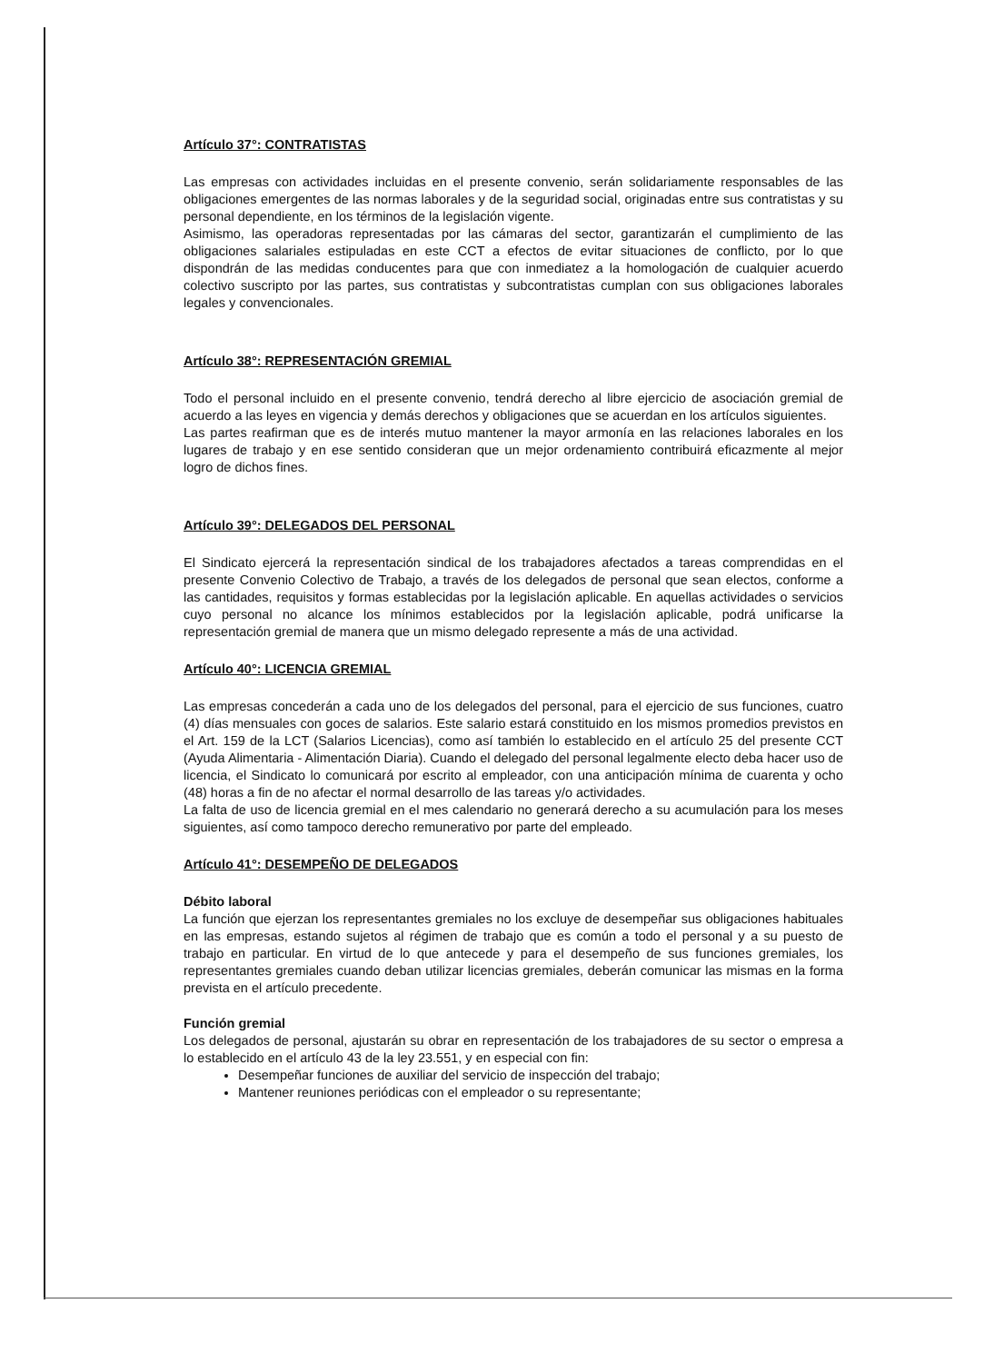Artículo 37°: CONTRATISTAS
Las empresas con actividades incluidas en el presente convenio, serán solidariamente responsables de las obligaciones emergentes de las normas laborales y de la seguridad social, originadas entre sus contratistas y su personal dependiente, en los términos de la legislación vigente.
Asimismo, las operadoras representadas por las cámaras del sector, garantizarán el cumplimiento de las obligaciones salariales estipuladas en este CCT a efectos de evitar situaciones de conflicto, por lo que dispondrán de las medidas conducentes para que con inmediatez a la homologación de cualquier acuerdo colectivo suscripto por las partes, sus contratistas y subcontratistas cumplan con sus obligaciones laborales legales y convencionales.
Artículo 38°: REPRESENTACIÓN GREMIAL
Todo el personal incluido en el presente convenio, tendrá derecho al libre ejercicio de asociación gremial de acuerdo a las leyes en vigencia y demás derechos y obligaciones que se acuerdan en los artículos siguientes.
Las partes reafirman que es de interés mutuo mantener la mayor armonía en las relaciones laborales en los lugares de trabajo y en ese sentido consideran que un mejor ordenamiento contribuirá eficazmente al mejor logro de dichos fines.
Artículo 39°: DELEGADOS DEL PERSONAL
El Sindicato ejercerá la representación sindical de los trabajadores afectados a tareas comprendidas en el presente Convenio Colectivo de Trabajo, a través de los delegados de personal que sean electos, conforme a las cantidades, requisitos y formas establecidas por la legislación aplicable. En aquellas actividades o servicios cuyo personal no alcance los mínimos establecidos por la legislación aplicable, podrá unificarse la representación gremial de manera que un mismo delegado represente a más de una actividad.
Artículo 40°: LICENCIA GREMIAL
Las empresas concederán a cada uno de los delegados del personal, para el ejercicio de sus funciones, cuatro (4) días mensuales con goces de salarios. Este salario estará constituido en los mismos promedios previstos en el Art. 159 de la LCT (Salarios Licencias), como así también lo establecido en el artículo 25 del presente CCT (Ayuda Alimentaria - Alimentación Diaria). Cuando el delegado del personal legalmente electo deba hacer uso de licencia, el Sindicato lo comunicará por escrito al empleador, con una anticipación mínima de cuarenta y ocho (48) horas a fin de no afectar el normal desarrollo de las tareas y/o actividades.
La falta de uso de licencia gremial en el mes calendario no generará derecho a su acumulación para los meses siguientes, así como tampoco derecho remunerativo por parte del empleado.
Artículo 41°: DESEMPEÑO DE DELEGADOS
Débito laboral
La función que ejerzan los representantes gremiales no los excluye de desempeñar sus obligaciones habituales en las empresas, estando sujetos al régimen de trabajo que es común a todo el personal y a su puesto de trabajo en particular. En virtud de lo que antecede y para el desempeño de sus funciones gremiales, los representantes gremiales cuando deban utilizar licencias gremiales, deberán comunicar las mismas en la forma prevista en el artículo precedente.
Función gremial
Los delegados de personal, ajustarán su obrar en representación de los trabajadores de su sector o empresa a lo establecido en el artículo 43 de la ley 23.551, y en especial con fin:
Desempeñar funciones de auxiliar del servicio de inspección del trabajo;
Mantener reuniones periódicas con el empleador o su representante;